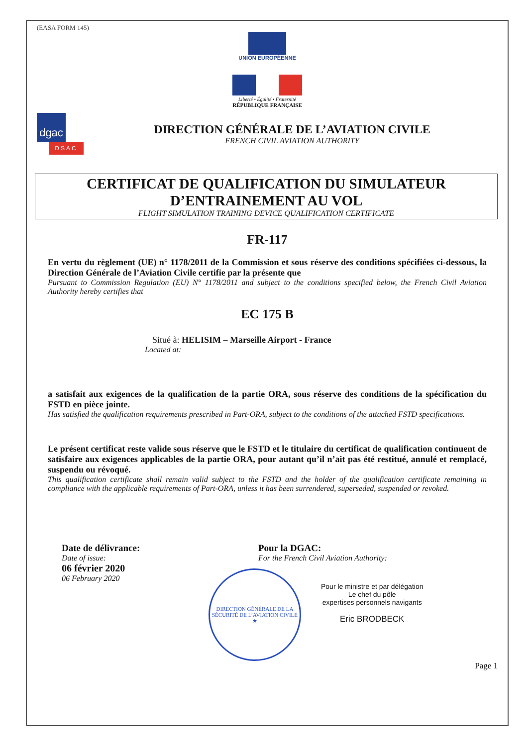(EASA FORM 145)
UNION EUROPÉENNE
Liberté • Égalité • Fraternité
RÉPUBLIQUE FRANÇAISE
dgac
DSAC
DIRECTION GÉNÉRALE DE L’AVIATION CIVILE
FRENCH CIVIL AVIATION AUTHORITY
CERTIFICAT DE QUALIFICATION DU SIMULATEUR
D’ENTRAINEMENT AU VOL
FLIGHT SIMULATION TRAINING DEVICE QUALIFICATION CERTIFICATE
FR-117
En vertu du règlement (UE) n° 1178/2011 de la Commission et sous réserve des conditions spécifiées ci-dessous, la Direction Générale de l’Aviation Civile certifie par la présente que
Pursuant to Commission Regulation (EU) N° 1178/2011 and subject to the conditions specified below, the French Civil Aviation Authority hereby certifies that
EC 175 B
Situé à: HELISIM – Marseille Airport - France
Located at:
a satisfait aux exigences de la qualification de la partie ORA, sous réserve des conditions de la spécification du FSTD en pièce jointe.
Has satisfied the qualification requirements prescribed in Part-ORA, subject to the conditions of the attached FSTD specifications.
Le présent certificat reste valide sous réserve que le FSTD et le titulaire du certificat de qualification continuent de satisfaire aux exigences applicables de la partie ORA, pour autant qu’il n’ait pas été restitué, annulé et remplacé, suspendu ou révoqué.
This qualification certificate shall remain valid subject to the FSTD and the holder of the qualification certificate remaining in compliance with the applicable requirements of Part-ORA, unless it has been surrendered, superseded, suspended or revoked.
Date de délivrance:
Date of issue:
06 février 2020
06 February 2020
Pour la DGAC:
For the French Civil Aviation Authority:
DIRECTION GÉNÉRALE DE LA SÉCURITÉ DE L’AVIATION CIVILE
★
Pour le ministre et par délégation
Le chef du pôle
expertises personnels navigants
Eric BRODBECK
Page 1